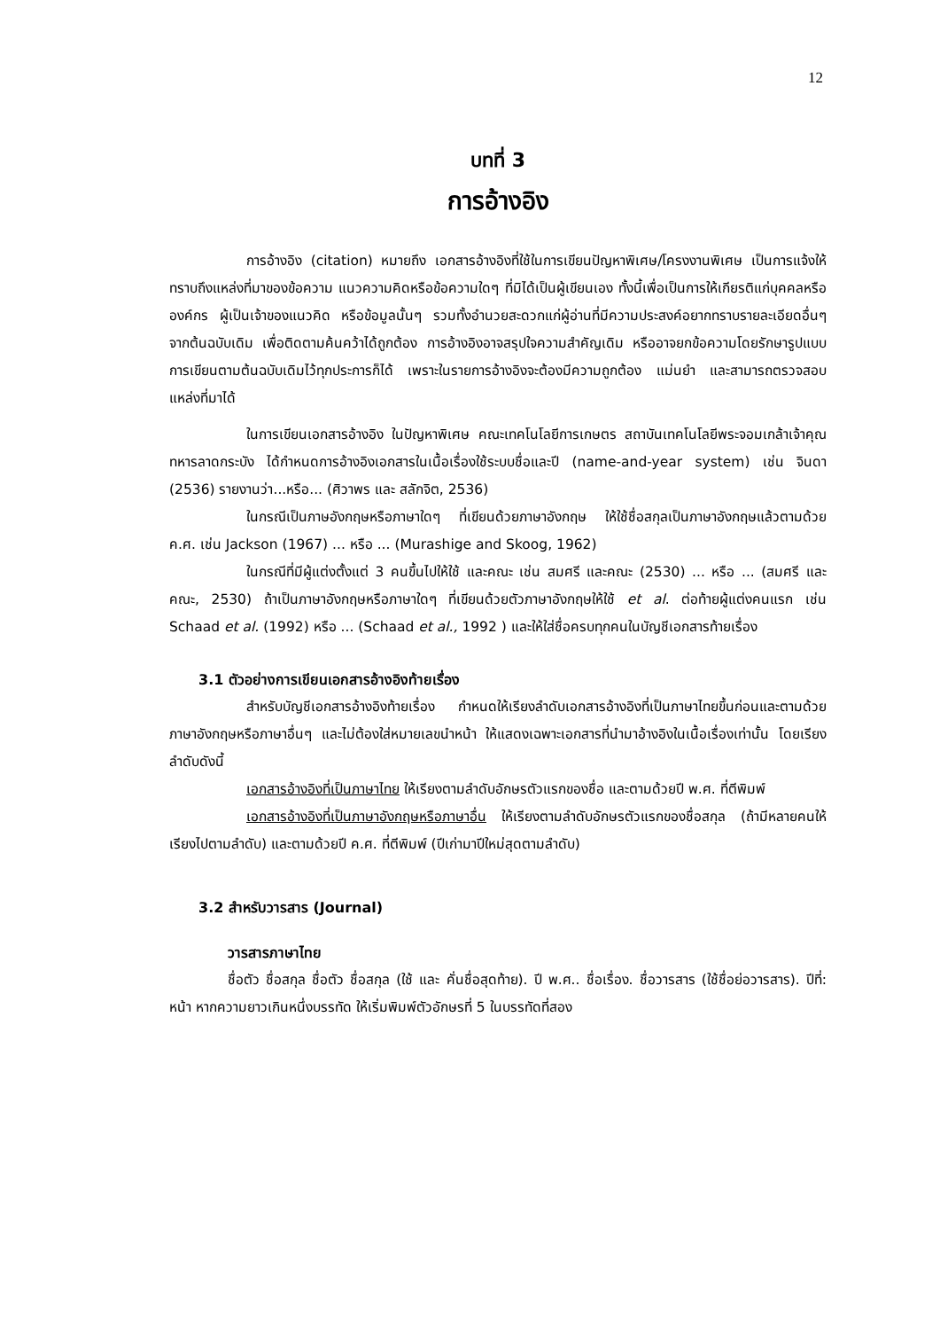12
บทที่ 3
การอ้างอิง
การอ้างอิง (citation) หมายถึง เอกสารอ้างอิงที่ใช้ในการเขียนปัญหาพิเศษ/โครงงานพิเศษ เป็นการแจ้งให้ทราบถึงแหล่งที่มาของข้อความ แนวความคิดหรือข้อความใดๆ ที่มิได้เป็นผู้เขียนเอง ทั้งนี้เพื่อเป็นการให้เกียรติแก่บุคคลหรือองค์กร ผู้เป็นเจ้าของแนวคิด หรือข้อมูลนั้นๆ รวมทั้งอำนวยสะดวกแก่ผู้อ่านที่มีความประสงค์อยากทราบรายละเอียดอื่นๆ จากต้นฉบับเดิม เพื่อติดตามค้นคว้าได้ถูกต้อง การอ้างอิงอาจสรุปใจความสำคัญเดิม หรืออาจยกข้อความโดยรักษารูปแบบการเขียนตามต้นฉบับเดิมไว้ทุกประการก็ได้ เพราะในรายการอ้างอิงจะต้องมีความถูกต้อง แม่นยำ และสามารถตรวจสอบแหล่งที่มาได้
ในการเขียนเอกสารอ้างอิง ในปัญหาพิเศษ คณะเทคโนโลยีการเกษตร สถาบันเทคโนโลยีพระจอมเกล้าเจ้าคุณทหารลาดกระบัง ได้กำหนดการอ้างอิงเอกสารในเนื้อเรื่องใช้ระบบชื่อและปี (name-and-year system) เช่น จินดา (2536) รายงานว่า...หรือ... (ศิวาพร และ สลักจิต, 2536)
ในกรณีเป็นภาษอังกฤษหรือภาษาใดๆ ที่เขียนด้วยภาษาอังกฤษ ให้ใช้ชื่อสกุลเป็นภาษาอังกฤษแล้วตามด้วย ค.ศ. เช่น Jackson (1967) ... หรือ ... (Murashige and Skoog, 1962)
ในกรณีที่มีผู้แต่งตั้งแต่ 3 คนขึ้นไปให้ใช้ และคณะ เช่น สมศรี และคณะ (2530) ... หรือ ... (สมศรี และคณะ, 2530) ถ้าเป็นภาษาอังกฤษหรือภาษาใดๆ ที่เขียนด้วยตัวภาษาอังกฤษให้ใช้ et al. ต่อท้ายผู้แต่งคนแรก เช่น Schaad et al. (1992) หรือ ... (Schaad et al., 1992 ) และให้ใส่ชื่อครบทุกคนในบัญชีเอกสารท้ายเรื่อง
3.1 ตัวอย่างการเขียนเอกสารอ้างอิงท้ายเรื่อง
สำหรับบัญชีเอกสารอ้างอิงท้ายเรื่อง กำหนดให้เรียงลำดับเอกสารอ้างอิงที่เป็นภาษาไทยขึ้นก่อนและตามด้วยภาษาอังกฤษหรือภาษาอื่นๆ และไม่ต้องใส่หมายเลขนำหน้า ให้แสดงเฉพาะเอกสารที่นำมาอ้างอิงในเนื้อเรื่องเท่านั้น โดยเรียงลำดับดังนี้
เอกสารอ้างอิงที่เป็นภาษาไทย ให้เรียงตามลำดับอักษรตัวแรกของชื่อ และตามด้วยปี พ.ศ. ที่ตีพิมพ์
เอกสารอ้างอิงที่เป็นภาษาอังกฤษหรือภาษาอื่น ให้เรียงตามลำดับอักษรตัวแรกของชื่อสกุล (ถ้ามีหลายคนให้เรียงไปตามลำดับ) และตามด้วยปี ค.ศ. ที่ตีพิมพ์ (ปีเก่ามาปีใหม่สุดตามลำดับ)
3.2 สำหรับวารสาร (Journal)
วารสารภาษาไทย
ชื่อตัว ชื่อสกุล ชื่อตัว ชื่อสกุล (ใช้ และ คั่นชื่อสุดท้าย). ปี พ.ศ.. ชื่อเรื่อง. ชื่อวารสาร (ใช้ชื่อย่อวารสาร). ปีที่: หน้า หากความยาวเกินหนึ่งบรรทัด ให้เริ่มพิมพ์ตัวอักษรที่ 5 ในบรรทัดที่สอง